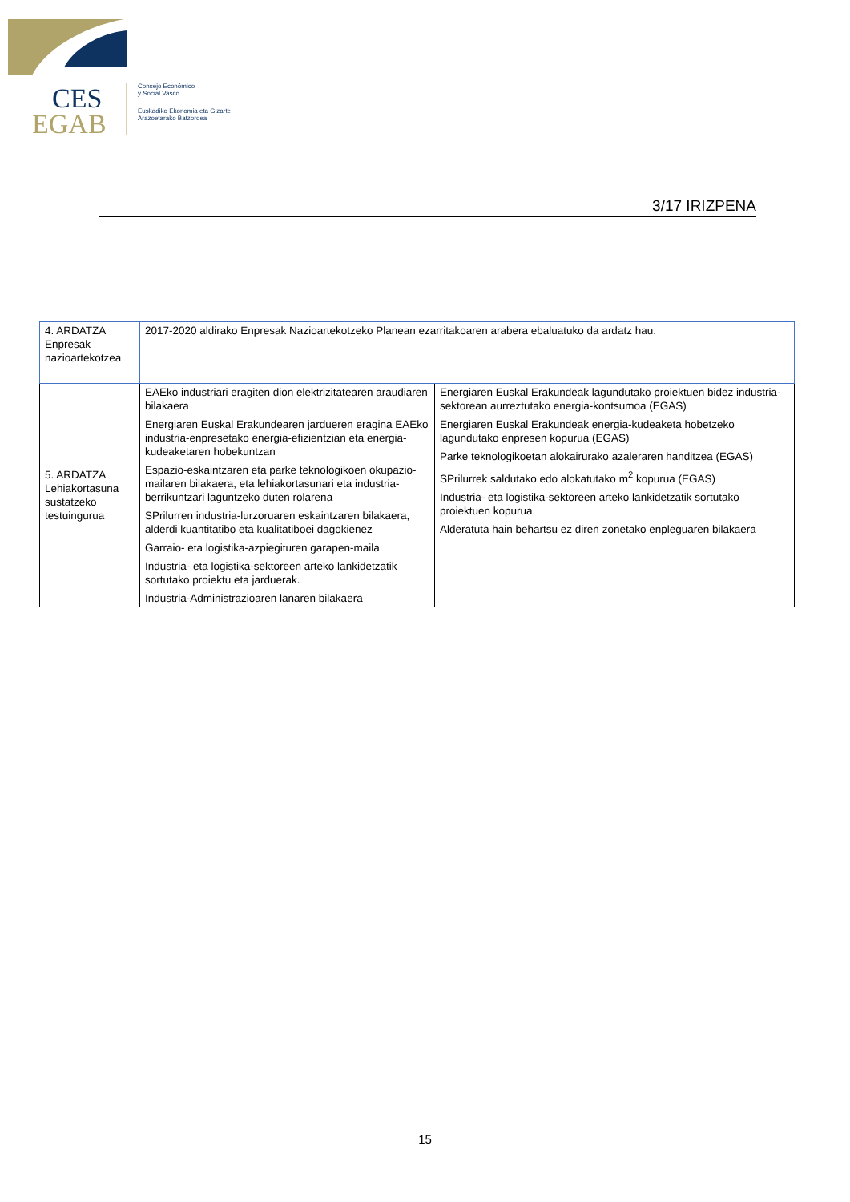CES
EGAB
Consejo Económico
y Social Vasco
Euskadiko Ekonomia eta Gizarte
Arazoetarako Batzordea
3/17 IRIZPENA
| 4. ARDATZA Enpresak nazioartekotzea | 2017-2020 aldirako Enpresak Nazioartekotzeko Planean ezarritakoaren arabera ebaluatuko da ardatz hau. | |
| 5. ARDATZA Lehiakortasuna sustatzeko testuingurua | EAEko industriari eragiten dion elektrizitatearen araudiaren bilakaera Energiaren Euskal Erakundearen jardueren eragina EAEko industria-enpresetako energia-efizientzian eta energia-kudeaketaren hobekuntzan Espazio-eskaintzaren eta parke teknologikoen okupazio-mailaren bilakaera, eta lehiakortasunari eta industria-berrikuntzari laguntzeko duten rolarena SPrilurren industria-lurzoruaren eskaintzaren bilakaera, alderdi kuantitatibo eta kualitatiboei dagokienez Garraio- eta logistika-azpiegituren garapen-maila Industria- eta logistika-sektoreen arteko lankidetzatik sortutako proiektu eta jarduerak. Industria-Administrazioaren lanaren bilakaera | Energiaren Euskal Erakundeak lagundutako proiektuen bidez industria-sektorean aurreztutako energia-kontsumoa (EGAS) Energiaren Euskal Erakundeak energia-kudeaketa hobetzeko lagundutako enpresen kopurua (EGAS) Parke teknologikoetan alokairurako azaleraren handitzea (EGAS) SPrilurrek saldutako edo alokatutako m<sup>2</sup> kopurua (EGAS) Industria- eta logistika-sektoreen arteko lankidetzatik sortutako proiektuen kopurua Alderatuta hain behartsu ez diren zonetako enpleguaren bilakaera |
15